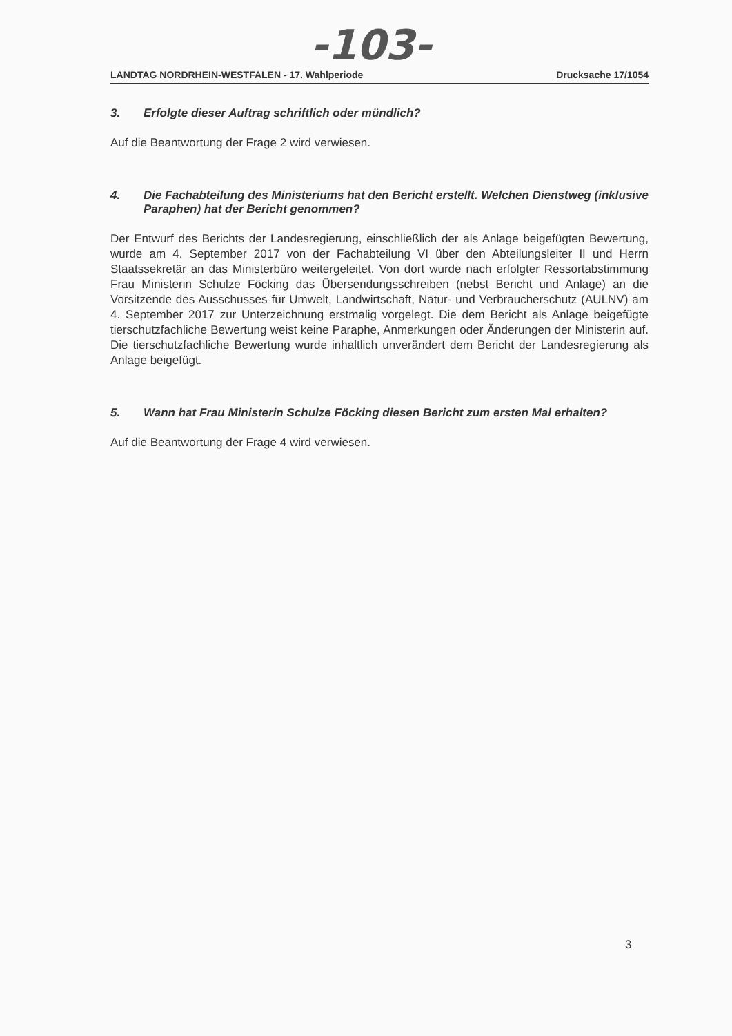-103-
LANDTAG NORDRHEIN-WESTFALEN - 17. Wahlperiode Drucksache 17/1054
3. Erfolgte dieser Auftrag schriftlich oder mündlich?
Auf die Beantwortung der Frage 2 wird verwiesen.
4. Die Fachabteilung des Ministeriums hat den Bericht erstellt. Welchen Dienstweg (inklusive Paraphen) hat der Bericht genommen?
Der Entwurf des Berichts der Landesregierung, einschließlich der als Anlage beigefügten Bewertung, wurde am 4. September 2017 von der Fachabteilung VI über den Abteilungsleiter II und Herrn Staatssekretär an das Ministerbüro weitergeleitet. Von dort wurde nach erfolgter Ressortabstimmung Frau Ministerin Schulze Föcking das Übersendungsschreiben (nebst Bericht und Anlage) an die Vorsitzende des Ausschusses für Umwelt, Landwirtschaft, Natur- und Verbraucherschutz (AULNV) am 4. September 2017 zur Unterzeichnung erstmalig vorgelegt. Die dem Bericht als Anlage beigefügte tierschutzfachliche Bewertung weist keine Paraphe, Anmerkungen oder Änderungen der Ministerin auf. Die tierschutzfachliche Bewertung wurde inhaltlich unverändert dem Bericht der Landesregierung als Anlage beigefügt.
5. Wann hat Frau Ministerin Schulze Föcking diesen Bericht zum ersten Mal erhalten?
Auf die Beantwortung der Frage 4 wird verwiesen.
3